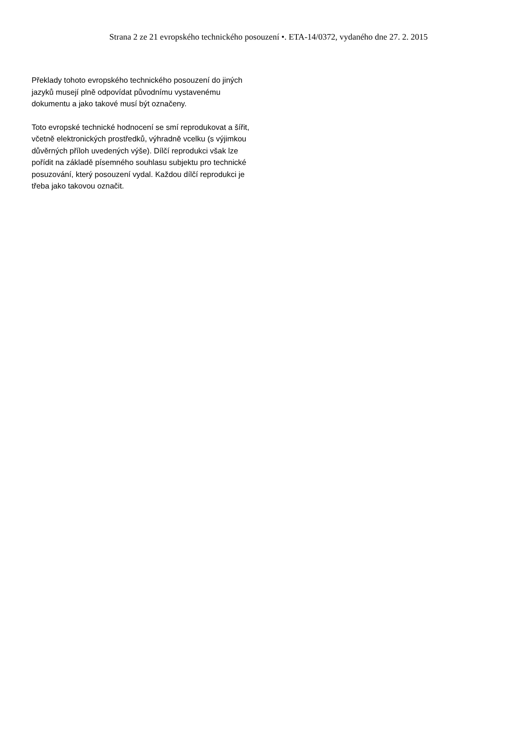Strana 2 ze 21 evropského technického posouzení •. ETA-14/0372, vydaného dne 27. 2. 2015
Překlady tohoto evropského technického posouzení do jiných jazyků musejí plně odpovídat původnímu vystavenému dokumentu a jako takové musí být označeny.
Toto evropské technické hodnocení se smí reprodukovat a šířit, včetně elektronických prostředků, výhradně vcelku (s výjimkou důvěrných příloh uvedených výše). Dílčí reprodukci však lze pořídit na základě písemného souhlasu subjektu pro technické posuzování, který posouzení vydal. Každou dílčí reprodukci je třeba jako takovou označit.